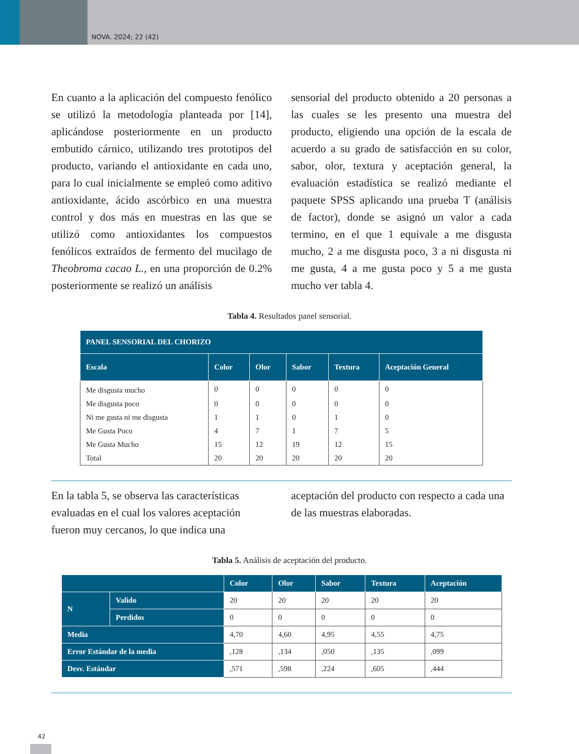NOVA. 2024; 22 (42)
En cuanto a la aplicación del compuesto fenólico se utilizó la metodología planteada por [14], aplicándose posteriormente en un producto embutido cárnico, utilizando tres prototipos del producto, variando el antioxidante en cada uno, para lo cual inicialmente se empleó como aditivo antioxidante, ácido ascórbico en una muestra control y dos más en muestras en las que se utilizó como antioxidantes los compuestos fenólicos extraídos de fermento del mucilago de Theobroma cacao L., en una proporción de 0.2% posteriormente se realizó un análisis
sensorial del producto obtenido a 20 personas a las cuales se les presento una muestra del producto, eligiendo una opción de la escala de acuerdo a su grado de satisfacción en su color, sabor, olor, textura y aceptación general, la evaluación estadística se realizó mediante el paquete SPSS aplicando una prueba T (análisis de factor), donde se asignó un valor a cada termino, en el que 1 equivale a me disgusta mucho, 2 a me disgusta poco, 3 a ni disgusta ni me gusta, 4 a me gusta poco y 5 a me gusta mucho ver tabla 4.
Tabla 4. Resultados panel sensorial.
| PANEL SENSORIAL DEL CHORIZO | | | | | |
| --- | --- | --- | --- | --- | --- |
| Escala | Color | Olor | Sabor | Textura | Aceptación General |
| Me disgusta mucho | 0 | 0 | 0 | 0 | 0 |
| Me disgusta poco | 0 | 0 | 0 | 0 | 0 |
| Ni me gusta ni me disgusta | 1 | 1 | 0 | 1 | 0 |
| Me Gusta Poco | 4 | 7 | 1 | 7 | 5 |
| Me Gusta Mucho | 15 | 12 | 19 | 12 | 15 |
| Total | 20 | 20 | 20 | 20 | 20 |
En la tabla 5, se observa las características evaluadas en el cual los valores aceptación fueron muy cercanos, lo que indica una
aceptación del producto con respecto a cada una de las muestras elaboradas.
Tabla 5. Análisis de aceptación del producto.
| | | Color | Olor | Sabor | Textura | Aceptación |
| --- | --- | --- | --- | --- | --- | --- |
| N | Valido | 20 | 20 | 20 | 20 | 20 |
| | Perdidos | 0 | 0 | 0 | 0 | 0 |
| Media | | 4,70 | 4,60 | 4,95 | 4,55 | 4,75 |
| Error Estándar de la media | | ,128 | ,134 | ,050 | ,135 | ,099 |
| Desv. Estándar | | ,571 | ,598 | ,224 | ,605 | ,444 |
42